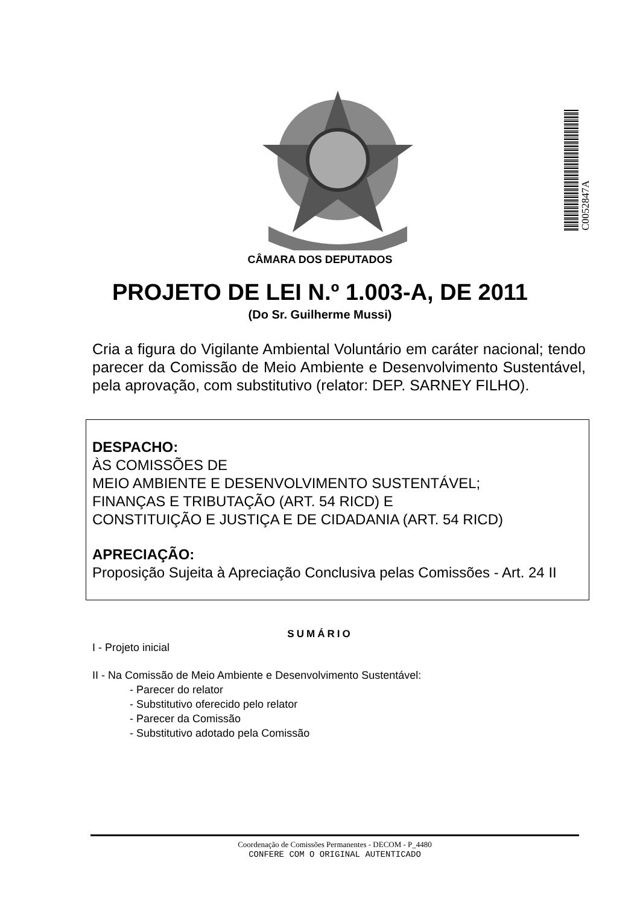C0052847A
CÂMARA DOS DEPUTADOS
PROJETO DE LEI N.º 1.003-A, DE 2011
(Do Sr. Guilherme Mussi)
Cria a figura do Vigilante Ambiental Voluntário em caráter nacional; tendo parecer da Comissão de Meio Ambiente e Desenvolvimento Sustentável, pela aprovação, com substitutivo (relator: DEP. SARNEY FILHO).
DESPACHO:
ÀS COMISSÕES DE
MEIO AMBIENTE E DESENVOLVIMENTO SUSTENTÁVEL;
FINANÇAS E TRIBUTAÇÃO (ART. 54 RICD) E
CONSTITUIÇÃO E JUSTIÇA E DE CIDADANIA (ART. 54 RICD)
APRECIAÇÃO:
Proposição Sujeita à Apreciação Conclusiva pelas Comissões - Art. 24 II
SUMÁRIO
I - Projeto inicial
II - Na Comissão de Meio Ambiente e Desenvolvimento Sustentável:
- Parecer do relator
- Substitutivo oferecido pelo relator
- Parecer da Comissão
- Substitutivo adotado pela Comissão
Coordenação de Comissões Permanentes - DECOM - P_4480
CONFERE COM O ORIGINAL AUTENTICADO